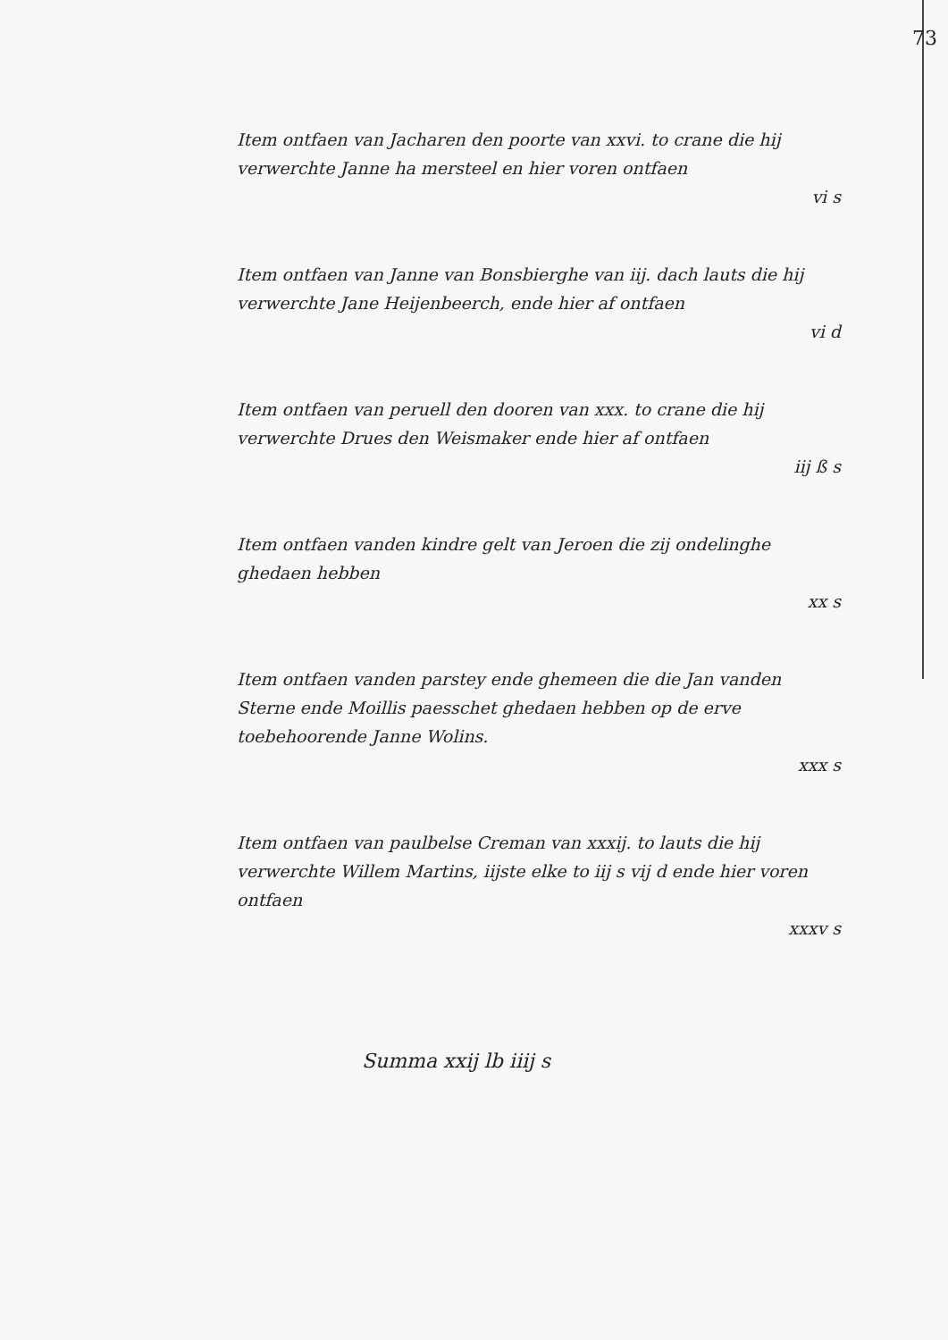73
Item ontfaen van Jacharen den poorte van xxvi. to crane die hij verwerchte Janne ha mersteel en hier voren ontfaen
vi s
Item ontfaen van Janne van Bonsbierghe van iij. dach lauts die hij verwerchte Jane Heijenbeerch, ende hier af ontfaen
vi d
Item ontfaen van peruell den dooren van xxx. to crane die hij verwerchte Drues den Weismaker ende hier af ontfaen
iij ß s
Item ontfaen vanden kindre gelt van Jeroen die zij ondelinghe ghedaen hebben
xx s
Item ontfaen vanden parstey ende ghemeen die die Jan vanden Sterne ende Moillis paesschet ghedaen hebben op de erve toebehoorende Janne Wolins.
xxx s
Item ontfaen van paulbelse Creman van xxxij. to lauts die hij verwerchte Willem Martins, iijste elke to iij s vij d ende hier voren ontfaen
xxxv s
Summa xxij lb iiij s